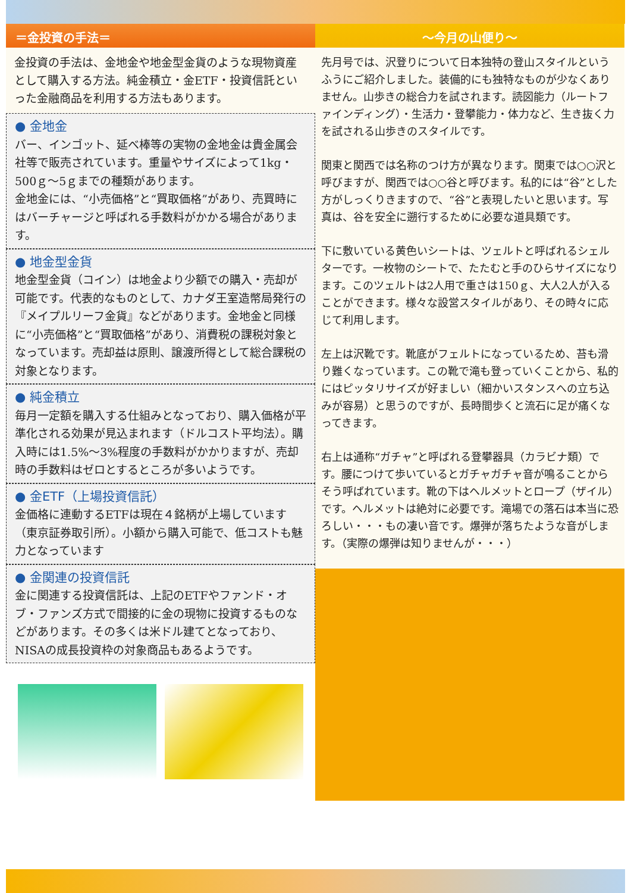＝金投資の手法＝
金投資の手法は、金地金や地金型金貨のような現物資産として購入する方法。純金積立・金ETF・投資信託といった金融商品を利用する方法もあります。
● 金地金
バー、インゴット、延べ棒等の実物の金地金は貴金属会社等で販売されています。重量やサイズによって1kg・500ｇ～5ｇまでの種類があります。
金地金には、“小売価格”と“買取価格”があり、売買時にはバーチャージと呼ばれる手数料がかかる場合があります。
● 地金型金貨
地金型金貨（コイン）は地金より少額での購入・売却が可能です。代表的なものとして、カナダ王室造幣局発行の『メイプルリーフ金貨』などがあります。金地金と同様に“小売価格”と“買取価格”があり、消費税の課税対象となっています。売却益は原則、譲渡所得として総合課税の対象となります。
● 純金積立
毎月一定額を購入する仕組みとなっており、購入価格が平準化される効果が見込まれます（ドルコスト平均法）。購入時には1.5%～3%程度の手数料がかかりますが、売却時の手数料はゼロとするところが多いようです。
● 金ETF（上場投資信託）
金価格に連動するETFは現在４銘柄が上場しています（東京証券取引所）。小額から購入可能で、低コストも魅力となっています
● 金関連の投資信託
金に関連する投資信託は、上記のETFやファンド・オブ・ファンズ方式で間接的に金の現物に投資するものなどがあります。その多くは米ドル建てとなっており、NISAの成長投資枠の対象商品もあるようです。
～今月の山便り～
先月号では、沢登りについて日本独特の登山スタイルというふうにご紹介しました。装備的にも独特なものが少なくありません。山歩きの総合力を試されます。読図能力（ルートファインディング）・生活力・登攀能力・体力など、生き抜く力を試される山歩きのスタイルです。
関東と関西では名称のつけ方が異なります。関東では○○沢と呼びますが、関西では○○谷と呼びます。私的には“谷”とした方がしっくりきますので、“谷”と表現したいと思います。写真は、谷を安全に遡行するために必要な道具類です。
下に敷いている黄色いシートは、ツェルトと呼ばれるシェルターです。一枚物のシートで、たたむと手のひらサイズになります。このツェルトは2人用で重さは150ｇ、大人2人が入ることができます。様々な設営スタイルがあり、その時々に応じて利用します。
左上は沢靴です。靴底がフェルトになっているため、苔も滑り難くなっています。この靴で滝も登っていくことから、私的にはピッタリサイズが好ましい（細かいスタンスへの立ち込みが容易）と思うのですが、長時間歩くと流石に足が痛くなってきます。
右上は通称“ガチャ”と呼ばれる登攀器具（カラビナ類）です。腰につけて歩いているとガチャガチャ音が鳴ることからそう呼ばれています。靴の下はヘルメットとロープ（ザイル）です。ヘルメットは絶対に必要です。滝場での落石は本当に恐ろしい・・・もの凄い音です。爆弾が落ちたような音がします。（実際の爆弾は知りませんが・・・）